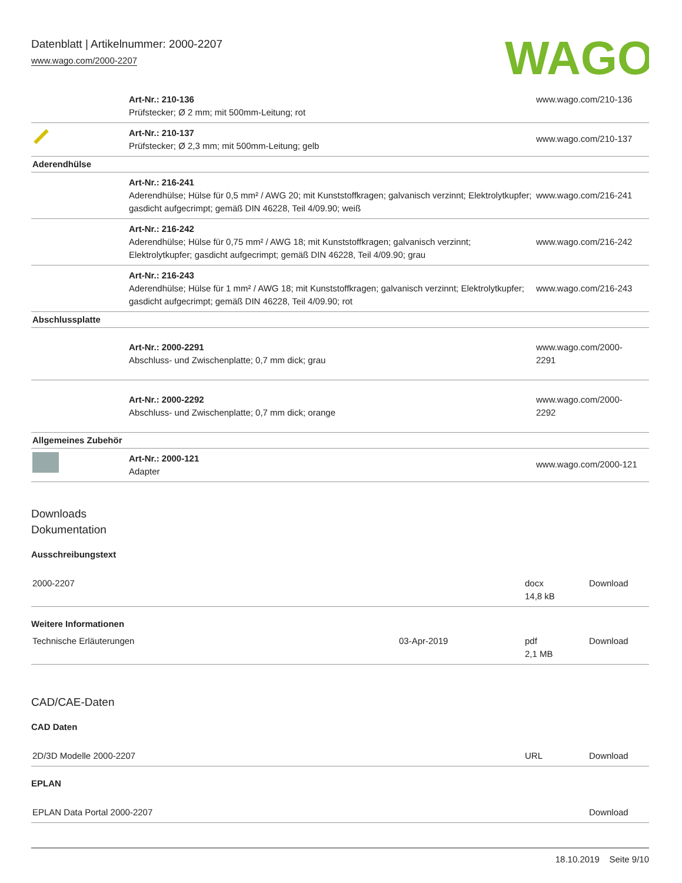WAGO
Datenblatt | Artikelnummer: 2000-2207
www.wago.com/2000-2207
| | Art-Nr.: 210-136 Prüfstecker; Ø 2 mm; mit 500mm-Leitung; rot | www.wago.com/210-136 |
| | Art-Nr.: 210-137 Prüfstecker; Ø 2,3 mm; mit 500mm-Leitung; gelb | www.wago.com/210-137 |
| Aderendhülse | | |
| | Art-Nr.: 216-241 Aderendhülse; Hülse für 0,5 mm² / AWG 20; mit Kunststoffkragen; galvanisch verzinnt; Elektrolytkupfer; gasdicht aufgecrimpt; gemäß DIN 46228, Teil 4/09.90; weiß | www.wago.com/216-241 |
| | Art-Nr.: 216-242 Aderendhülse; Hülse für 0,75 mm² / AWG 18; mit Kunststoffkragen; galvanisch verzinnt; Elektrolytkupfer; gasdicht aufgecrimpt; gemäß DIN 46228, Teil 4/09.90; grau | www.wago.com/216-242 |
| | Art-Nr.: 216-243 Aderendhülse; Hülse für 1 mm² / AWG 18; mit Kunststoffkragen; galvanisch verzinnt; Elektrolytkupfer; gasdicht aufgecrimpt; gemäß DIN 46228, Teil 4/09.90; rot | www.wago.com/216-243 |
| Abschlussplatte | | |
| | Art-Nr.: 2000-2291 Abschluss- und Zwischenplatte; 0,7 mm dick; grau | www.wago.com/2000- 2291 |
| | Art-Nr.: 2000-2292 Abschluss- und Zwischenplatte; 0,7 mm dick; orange | www.wago.com/2000- 2292 |
| Allgemeines Zubehör | | |
| | Art-Nr.: 2000-121 Adapter | www.wago.com/2000-121 |
Downloads
Dokumentation
Ausschreibungstext
| 2000-2207 | | docx 14,8 kB | Download |
Weitere Informationen
| Technische Erläuterungen | 03-Apr-2019 | pdf 2,1 MB | Download |
CAD/CAE-Daten
CAD Daten
| 2D/3D Modelle 2000-2207 | URL | Download |
EPLAN
| EPLAN Data Portal 2000-2207 | | Download |
18.10.2019 Seite 9/10